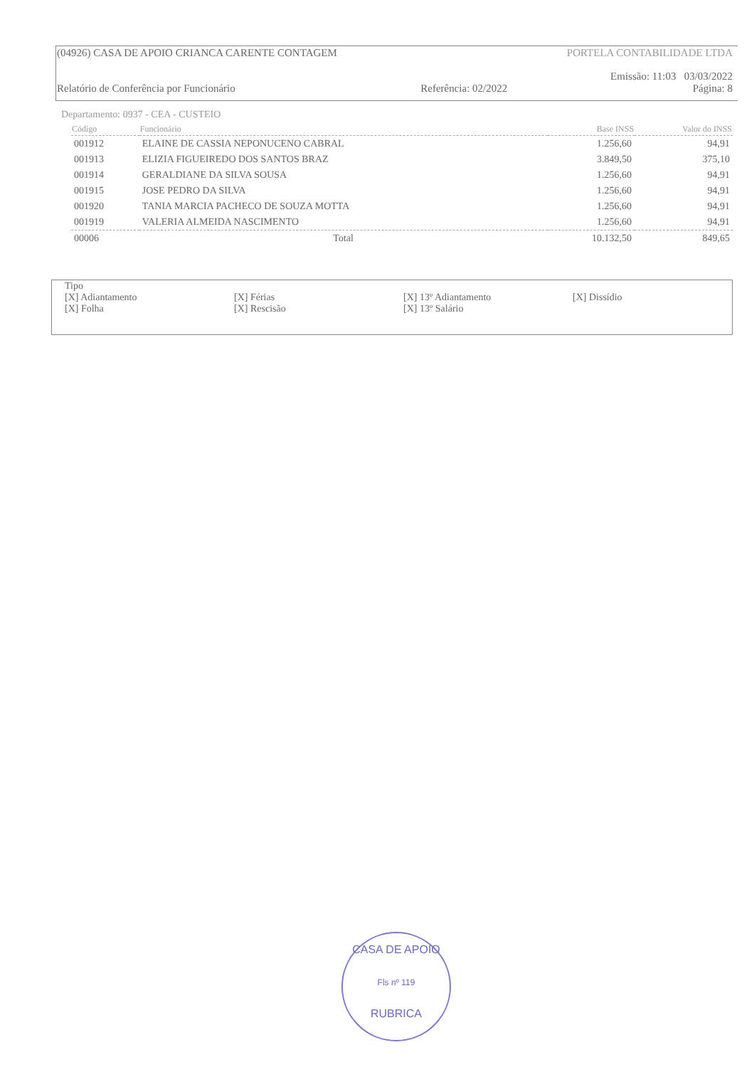(04926) CASA DE APOIO CRIANCA CARENTE CONTAGEM PORTELA CONTABILIDADE LTDA
Emissão: 11:03 03/03/2022
Relatório de Conferência por Funcionário Referência: 02/2022 Página: 8
Departamento: 0937 - CEA - CUSTEIO
| Código | Funcionário | Base INSS | Valor do INSS |
| --- | --- | --- | --- |
| 001912 | ELAINE DE CASSIA NEPONUCENO CABRAL | 1.256,60 | 94,91 |
| 001913 | ELIZIA FIGUEIREDO DOS SANTOS BRAZ | 3.849,50 | 375,10 |
| 001914 | GERALDIANE DA SILVA SOUSA | 1.256,60 | 94,91 |
| 001915 | JOSE PEDRO DA SILVA | 1.256,60 | 94,91 |
| 001920 | TANIA MARCIA PACHECO DE SOUZA MOTTA | 1.256,60 | 94,91 |
| 001919 | VALERIA ALMEIDA NASCIMENTO | 1.256,60 | 94,91 |
| 00006 | Total | 10.132,50 | 849,65 |
Tipo
[X] Adiantamento [X] Férias [X] 13º Adiantamento [X] Dissídio
[X] Folha [X] Rescisão [X] 13º Salário
CASA DE APOIO
Fls nº 119
RUBRICA